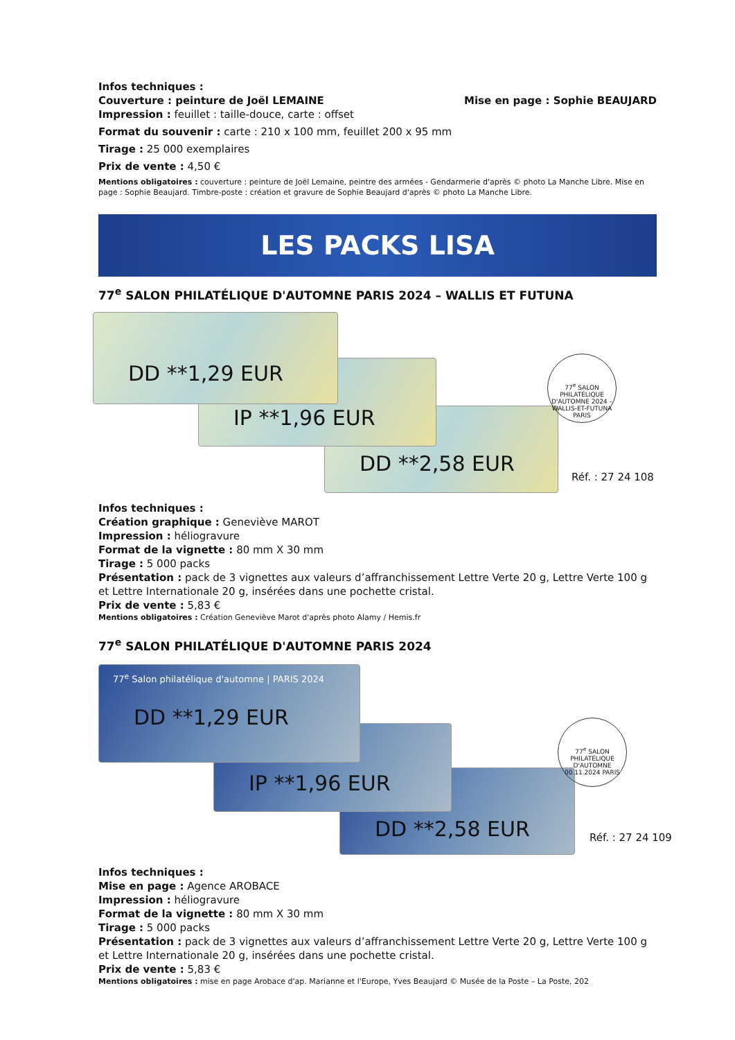Infos techniques :
Couverture : peinture de Joël LEMAINE Mise en page : Sophie BEAUJARD
Impression : feuillet : taille-douce, carte : offset
Format du souvenir : carte : 210 x 100 mm, feuillet 200 x 95 mm
Tirage : 25 000 exemplaires
Prix de vente : 4,50 €
Mentions obligatoires : couverture : peinture de Joël Lemaine, peintre des armées - Gendarmerie d'après © photo La Manche Libre. Mise en page : Sophie Beaujard. Timbre-poste : création et gravure de Sophie Beaujard d'après © photo La Manche Libre.
LES PACKS LISA
77<sup>e</sup> SALON PHILATÉLIQUE D'AUTOMNE PARIS 2024 – WALLIS ET FUTUNA
DD **1,29 EUR
IP **1,96 EUR
DD **2,58 EUR
77<sup>e</sup> SALON PHILATÉLIQUE D'AUTOMNE 2024 – WALLIS-ET-FUTUNA PARIS
Réf. : 27 24 108
Infos techniques :
Création graphique : Geneviève MAROT
Impression : héliogravure
Format de la vignette : 80 mm X 30 mm
Tirage : 5 000 packs
Présentation : pack de 3 vignettes aux valeurs d’affranchissement Lettre Verte 20 g, Lettre Verte 100 g et Lettre Internationale 20 g, insérées dans une pochette cristal.
Prix de vente : 5,83 €
Mentions obligatoires : Création Geneviève Marot d'après photo Alamy / Hemis.fr
77<sup>e</sup> SALON PHILATÉLIQUE D'AUTOMNE PARIS 2024
77<sup>e</sup> Salon philatélique d'automne | PARIS 2024
DD **1,29 EUR
IP **1,96 EUR
DD **2,58 EUR
77<sup>e</sup> SALON PHILATÉLIQUE D'AUTOMNE 00.11.2024 PARIS
Réf. : 27 24 109
Infos techniques :
Mise en page : Agence AROBACE
Impression : héliogravure
Format de la vignette : 80 mm X 30 mm
Tirage : 5 000 packs
Présentation : pack de 3 vignettes aux valeurs d’affranchissement Lettre Verte 20 g, Lettre Verte 100 g et Lettre Internationale 20 g, insérées dans une pochette cristal.
Prix de vente : 5,83 €
Mentions obligatoires : mise en page Arobace d'ap. Marianne et l'Europe, Yves Beaujard © Musée de la Poste – La Poste, 202